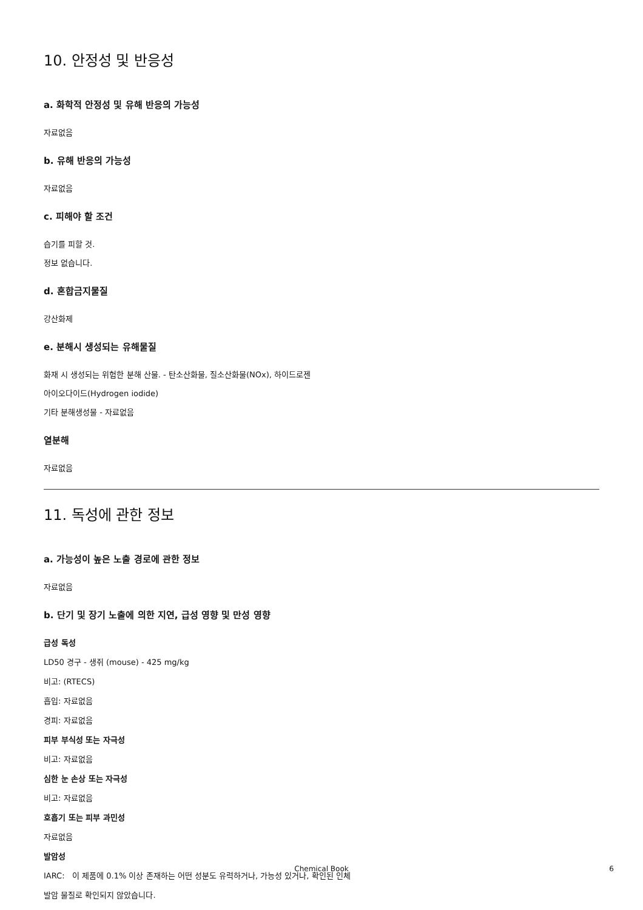10. 안정성 및 반응성
a. 화학적 안정성 및 유해 반응의 가능성
자료없음
b. 유해 반응의 가능성
자료없음
c. 피해야 할 조건
습기를 피할 것.
정보 없습니다.
d. 혼합금지물질
강산화제
e. 분해시 생성되는 유해물질
화재 시 생성되는 위험한 분해 산물. - 탄소산화물, 질소산화물(NOx), 하이드로젠
아이오다이드(Hydrogen iodide)
기타 분해생성물 - 자료없음
열분해
자료없음
11. 독성에 관한 정보
a. 가능성이 높은 노출 경로에 관한 정보
자료없음
b. 단기 및 장기 노출에 의한 지연, 급성 영향 및 만성 영향
급성 독성
LD50 경구 - 생쥐 (mouse) - 425 mg/kg
비고: (RTECS)
흡입: 자료없음
경피: 자료없음
피부 부식성 또는 자극성
비고: 자료없음
심한 눈 손상 또는 자극성
비고: 자료없음
호흡기 또는 피부 과민성
자료없음
발암성
IARC: 이 제품에 0.1% 이상 존재하는 어떤 성분도 유력하거나, 가능성 있거나, 확인된 인체
발암 물질로 확인되지 않았습니다.
Chemical Book 6